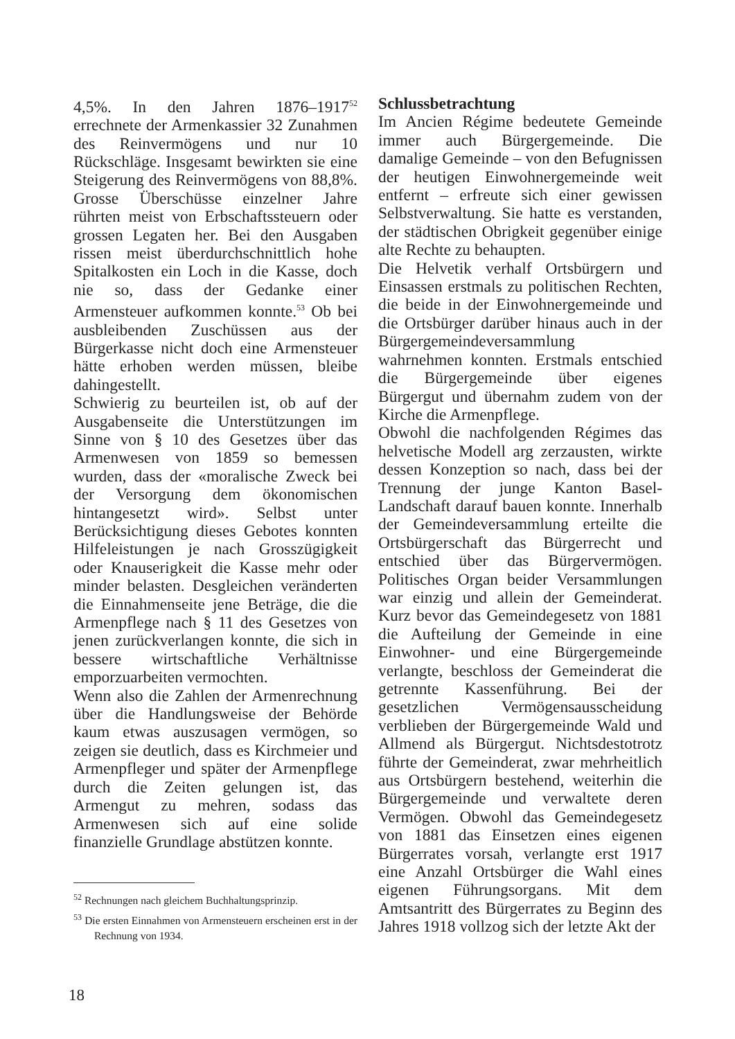4,5%. In den Jahren 1876–1917<sup>52</sup> errechnete der Armenkassier 32 Zunahmen des Reinvermögens und nur 10 Rückschläge. Insgesamt bewirkten sie eine Steigerung des Reinvermögens von 88,8%. Grosse Überschüsse einzelner Jahre rührten meist von Erbschaftssteuern oder grossen Legaten her. Bei den Ausgaben rissen meist überdurchschnittlich hohe Spitalkosten ein Loch in die Kasse, doch nie so, dass der Gedanke einer Armensteuer aufkommen konnte.<sup>53</sup> Ob bei ausbleibenden Zuschüssen aus der Bürgerkasse nicht doch eine Armensteuer hätte erhoben werden müssen, bleibe dahingestellt.
Schwierig zu beurteilen ist, ob auf der Ausgabenseite die Unterstützungen im Sinne von § 10 des Gesetzes über das Armenwesen von 1859 so bemessen wurden, dass der «moralische Zweck bei der Versorgung dem ökonomischen hintangesetzt wird». Selbst unter Berücksichtigung dieses Gebotes konnten Hilfeleistungen je nach Grosszügigkeit oder Knauserigkeit die Kasse mehr oder minder belasten. Desgleichen veränderten die Einnahmenseite jene Beträge, die die Armenpflege nach § 11 des Gesetzes von jenen zurückverlangen konnte, die sich in bessere wirtschaftliche Verhältnisse emporzuarbeiten vermochten.
Wenn also die Zahlen der Armenrechnung über die Handlungsweise der Behörde kaum etwas auszusagen vermögen, so zeigen sie deutlich, dass es Kirchmeier und Armenpfleger und später der Armenpflege durch die Zeiten gelungen ist, das Armengut zu mehren, sodass das Armenwesen sich auf eine solide finanzielle Grundlage abstützen konnte.
<sup>52</sup> Rechnungen nach gleichem Buchhaltungsprinzip.
<sup>53</sup> Die ersten Einnahmen von Armensteuern erscheinen erst in der Rechnung von 1934.
Schlussbetrachtung
Im Ancien Régime bedeutete Gemeinde immer auch Bürgergemeinde. Die damalige Gemeinde – von den Befugnissen der heutigen Einwohnergemeinde weit entfernt – erfreute sich einer gewissen Selbstverwaltung. Sie hatte es verstanden, der städtischen Obrigkeit gegenüber einige alte Rechte zu behaupten.
Die Helvetik verhalf Ortsbürgern und Einsassen erstmals zu politischen Rechten, die beide in der Einwohnergemeinde und die Ortsbürger darüber hinaus auch in der Bürgergemeindeversammlung wahrnehmen konnten. Erstmals entschied die Bürgergemeinde über eigenes Bürgergut und übernahm zudem von der Kirche die Armenpflege.
Obwohl die nachfolgenden Régimes das helvetische Modell arg zerzausten, wirkte dessen Konzeption so nach, dass bei der Trennung der junge Kanton Basel-Landschaft darauf bauen konnte. Innerhalb der Gemeindeversammlung erteilte die Ortsbürgerschaft das Bürgerrecht und entschied über das Bürgervermögen. Politisches Organ beider Versammlungen war einzig und allein der Gemeinderat. Kurz bevor das Gemeindegesetz von 1881 die Aufteilung der Gemeinde in eine Einwohner- und eine Bürgergemeinde verlangte, beschloss der Gemeinderat die getrennte Kassenführung. Bei der gesetzlichen Vermögensausscheidung verblieben der Bürgergemeinde Wald und Allmend als Bürgergut. Nichtsdestotrotz führte der Gemeinderat, zwar mehrheitlich aus Ortsbürgern bestehend, weiterhin die Bürgergemeinde und verwaltete deren Vermögen. Obwohl das Gemeindegesetz von 1881 das Einsetzen eines eigenen Bürgerrates vorsah, verlangte erst 1917 eine Anzahl Ortsbürger die Wahl eines eigenen Führungsorgans. Mit dem Amtsantritt des Bürgerrates zu Beginn des Jahres 1918 vollzog sich der letzte Akt der
18